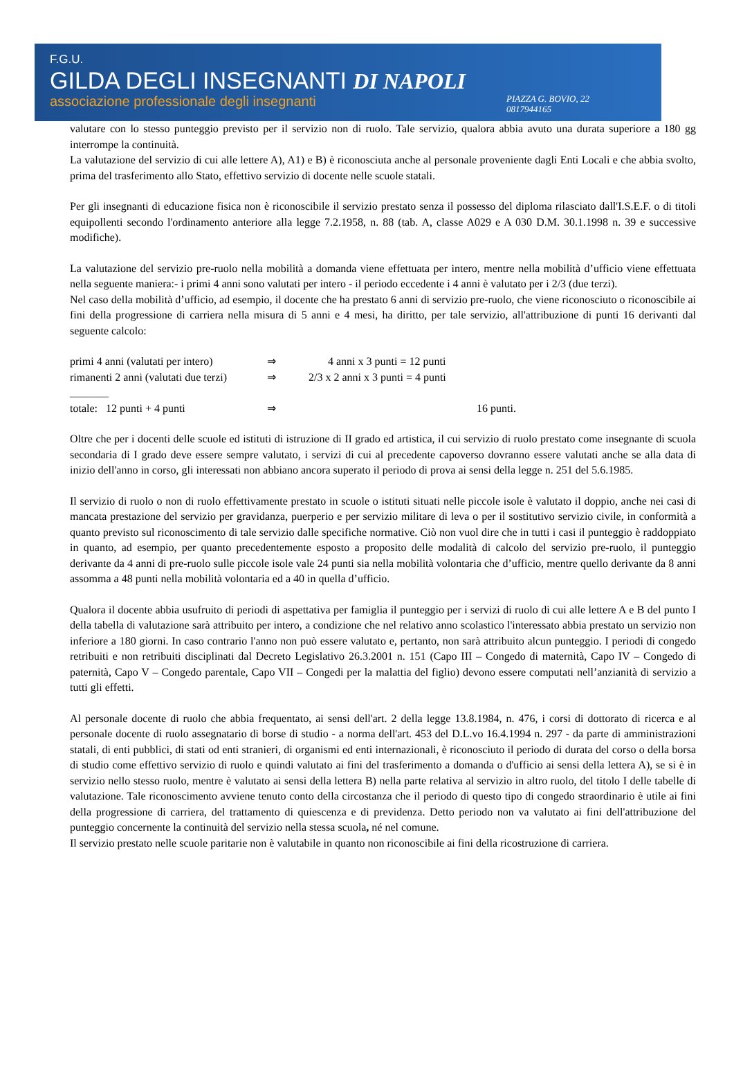F.G.U.
GILDA DEGLI INSEGNANTI DI NAPOLI
associazione professionale degli insegnanti PIAZZA G. BOVIO, 22
0817944165
valutare con lo stesso punteggio previsto per il servizio non di ruolo. Tale servizio, qualora abbia avuto una durata superiore a 180 gg interrompe la continuità.
La valutazione del servizio di cui alle lettere A), A1) e B) è riconosciuta anche al personale proveniente dagli Enti Locali e che abbia svolto, prima del trasferimento allo Stato, effettivo servizio di docente nelle scuole statali.
Per gli insegnanti di educazione fisica non è riconoscibile il servizio prestato senza il possesso del diploma rilasciato dall'I.S.E.F. o di titoli equipollenti secondo l'ordinamento anteriore alla legge 7.2.1958, n. 88 (tab. A, classe A029 e A 030 D.M. 30.1.1998 n. 39 e successive modifiche).
La valutazione del servizio pre-ruolo nella mobilità a domanda viene effettuata per intero, mentre nella mobilità d’ufficio viene effettuata nella seguente maniera:- i primi 4 anni sono valutati per intero - il periodo eccedente i 4 anni è valutato per i 2/3 (due terzi).
Nel caso della mobilità d’ufficio, ad esempio, il docente che ha prestato 6 anni di servizio pre-ruolo, che viene riconosciuto o riconoscibile ai fini della progressione di carriera nella misura di 5 anni e 4 mesi, ha diritto, per tale servizio, all'attribuzione di punti 16 derivanti dal seguente calcolo:
primi 4 anni (valutati per intero)
⇒
4 anni x 3 punti = 12 punti
rimanenti 2 anni (valutati due terzi)
⇒
2/3 x 2 anni x 3 punti = 4 punti
_______
totale: 12 punti + 4 punti
⇒
16 punti.
Oltre che per i docenti delle scuole ed istituti di istruzione di II grado ed artistica, il cui servizio di ruolo prestato come insegnante di scuola secondaria di I grado deve essere sempre valutato, i servizi di cui al precedente capoverso dovranno essere valutati anche se alla data di inizio dell'anno in corso, gli interessati non abbiano ancora superato il periodo di prova ai sensi della legge n. 251 del 5.6.1985.
Il servizio di ruolo o non di ruolo effettivamente prestato in scuole o istituti situati nelle piccole isole è valutato il doppio, anche nei casi di mancata prestazione del servizio per gravidanza, puerperio e per servizio militare di leva o per il sostitutivo servizio civile, in conformità a quanto previsto sul riconoscimento di tale servizio dalle specifiche normative. Ciò non vuol dire che in tutti i casi il punteggio è raddoppiato in quanto, ad esempio, per quanto precedentemente esposto a proposito delle modalità di calcolo del servizio pre-ruolo, il punteggio derivante da 4 anni di pre-ruolo sulle piccole isole vale 24 punti sia nella mobilità volontaria che d’ufficio, mentre quello derivante da 8 anni assomma a 48 punti nella mobilità volontaria ed a 40 in quella d’ufficio.
Qualora il docente abbia usufruito di periodi di aspettativa per famiglia il punteggio per i servizi di ruolo di cui alle lettere A e B del punto I della tabella di valutazione sarà attribuito per intero, a condizione che nel relativo anno scolastico l'interessato abbia prestato un servizio non inferiore a 180 giorni. In caso contrario l'anno non può essere valutato e, pertanto, non sarà attribuito alcun punteggio. I periodi di congedo retribuiti e non retribuiti disciplinati dal Decreto Legislativo 26.3.2001 n. 151 (Capo III – Congedo di maternità, Capo IV – Congedo di paternità, Capo V – Congedo parentale, Capo VII – Congedi per la malattia del figlio) devono essere computati nell’anzianità di servizio a tutti gli effetti.
Al personale docente di ruolo che abbia frequentato, ai sensi dell'art. 2 della legge 13.8.1984, n. 476, i corsi di dottorato di ricerca e al personale docente di ruolo assegnatario di borse di studio - a norma dell'art. 453 del D.L.vo 16.4.1994 n. 297 - da parte di amministrazioni statali, di enti pubblici, di stati od enti stranieri, di organismi ed enti internazionali, è riconosciuto il periodo di durata del corso o della borsa di studio come effettivo servizio di ruolo e quindi valutato ai fini del trasferimento a domanda o d'ufficio ai sensi della lettera A), se si è in servizio nello stesso ruolo, mentre è valutato ai sensi della lettera B) nella parte relativa al servizio in altro ruolo, del titolo I delle tabelle di valutazione. Tale riconoscimento avviene tenuto conto della circostanza che il periodo di questo tipo di congedo straordinario è utile ai fini della progressione di carriera, del trattamento di quiescenza e di previdenza. Detto periodo non va valutato ai fini dell'attribuzione del punteggio concernente la continuità del servizio nella stessa scuola, né nel comune.
Il servizio prestato nelle scuole paritarie non è valutabile in quanto non riconoscibile ai fini della ricostruzione di carriera.